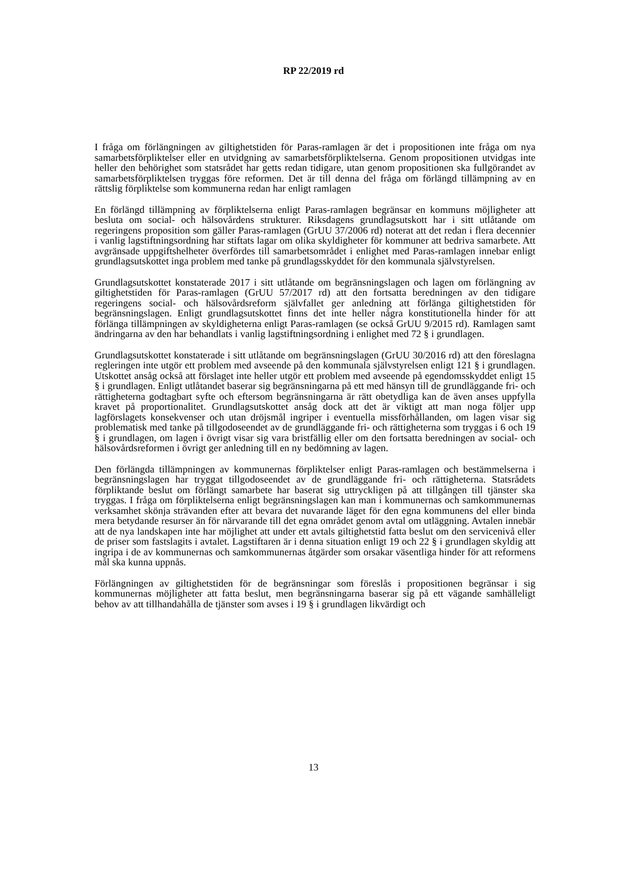RP 22/2019 rd
I fråga om förlängningen av giltighetstiden för Paras-ramlagen är det i propositionen inte fråga om nya samarbetsförpliktelser eller en utvidgning av samarbetsförpliktelserna. Genom propositionen utvidgas inte heller den behörighet som statsrådet har getts redan tidigare, utan genom propositionen ska fullgörandet av samarbetsförpliktelsen tryggas före reformen. Det är till denna del fråga om förlängd tillämpning av en rättslig förpliktelse som kommunerna redan har enligt ramlagen
En förlängd tillämpning av förpliktelserna enligt Paras-ramlagen begränsar en kommuns möjligheter att besluta om social- och hälsovårdens strukturer. Riksdagens grundlagsutskott har i sitt utlåtande om regeringens proposition som gäller Paras-ramlagen (GrUU 37/2006 rd) noterat att det redan i flera decennier i vanlig lagstiftningsordning har stiftats lagar om olika skyldigheter för kommuner att bedriva samarbete. Att avgränsade uppgiftshelheter överfördes till samarbetsområdet i enlighet med Paras-ramlagen innebar enligt grundlagsutskottet inga problem med tanke på grundlagsskyddet för den kommunala självstyrelsen.
Grundlagsutskottet konstaterade 2017 i sitt utlåtande om begränsningslagen och lagen om förlängning av giltighetstiden för Paras-ramlagen (GrUU 57/2017 rd) att den fortsatta beredningen av den tidigare regeringens social- och hälsovårdsreform självfallet ger anledning att förlänga giltighetstiden för begränsningslagen. Enligt grundlagsutskottet finns det inte heller några konstitutionella hinder för att förlänga tillämpningen av skyldigheterna enligt Paras-ramlagen (se också GrUU 9/2015 rd). Ramlagen samt ändringarna av den har behandlats i vanlig lagstiftningsordning i enlighet med 72 § i grundlagen.
Grundlagsutskottet konstaterade i sitt utlåtande om begränsningslagen (GrUU 30/2016 rd) att den föreslagna regleringen inte utgör ett problem med avseende på den kommunala självstyrelsen enligt 121 § i grundlagen. Utskottet ansåg också att förslaget inte heller utgör ett problem med avseende på egendomsskyddet enligt 15 § i grundlagen. Enligt utlåtandet baserar sig begränsningarna på ett med hänsyn till de grundläggande fri- och rättigheterna godtagbart syfte och eftersom begränsningarna är rätt obetydliga kan de även anses uppfylla kravet på proportionalitet. Grundlagsutskottet ansåg dock att det är viktigt att man noga följer upp lagförslagets konsekvenser och utan dröjsmål ingriper i eventuella missförhållanden, om lagen visar sig problematisk med tanke på tillgodoseendet av de grundläggande fri- och rättigheterna som tryggas i 6 och 19 § i grundlagen, om lagen i övrigt visar sig vara bristfällig eller om den fortsatta beredningen av social- och hälsovårdsreformen i övrigt ger anledning till en ny bedömning av lagen.
Den förlängda tillämpningen av kommunernas förpliktelser enligt Paras-ramlagen och bestämmelserna i begränsningslagen har tryggat tillgodoseendet av de grundläggande fri- och rättigheterna. Statsrådets förpliktande beslut om förlängt samarbete har baserat sig uttryckligen på att tillgången till tjänster ska tryggas. I fråga om förpliktelserna enligt begränsningslagen kan man i kommunernas och samkommunernas verksamhet skönja strävanden efter att bevara det nuvarande läget för den egna kommunens del eller binda mera betydande resurser än för närvarande till det egna området genom avtal om utläggning. Avtalen innebär att de nya landskapen inte har möjlighet att under ett avtals giltighetstid fatta beslut om den servicenivå eller de priser som fastslagits i avtalet. Lagstiftaren är i denna situation enligt 19 och 22 § i grundlagen skyldig att ingripa i de av kommunernas och samkommunernas åtgärder som orsakar väsentliga hinder för att reformens mål ska kunna uppnås.
Förlängningen av giltighetstiden för de begränsningar som föreslås i propositionen begränsar i sig kommunernas möjligheter att fatta beslut, men begränsningarna baserar sig på ett vägande samhälleligt behov av att tillhandahålla de tjänster som avses i 19 § i grundlagen likvärdigt och
13